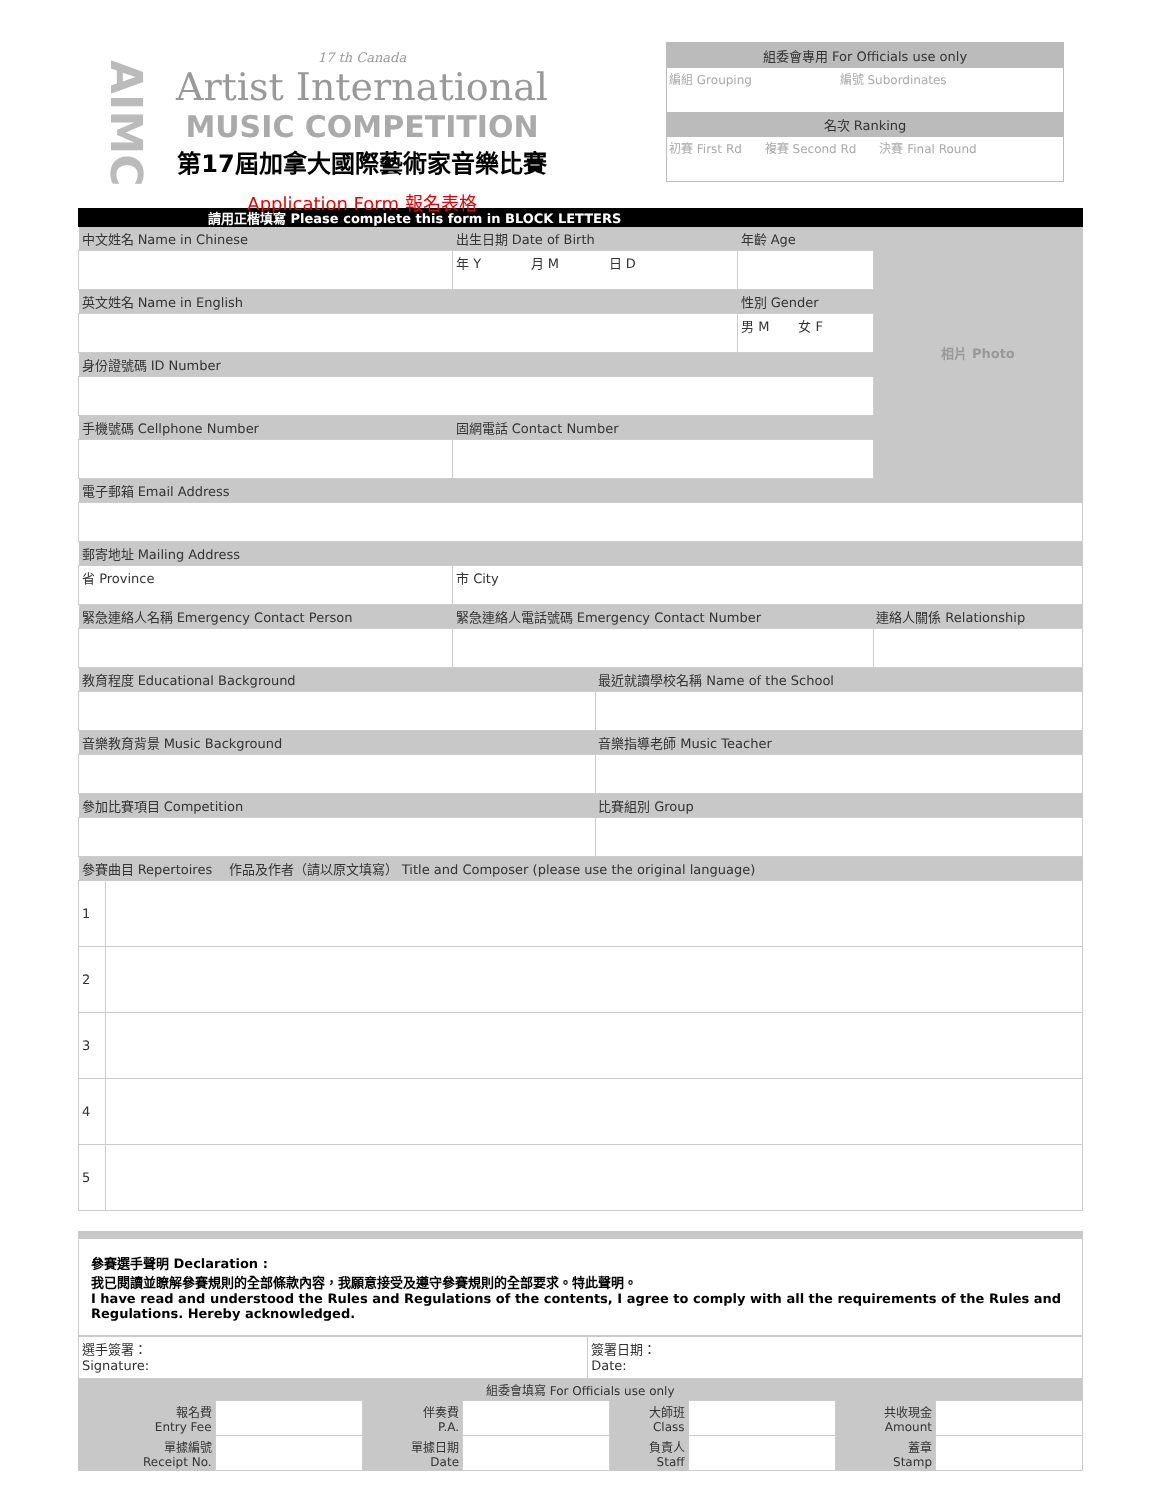AIMC
17 th Canada
Artist International
MUSIC COMPETITION
第17屆加拿大國際藝術家音樂比賽
Application Form 報名表格
組委會專用 For Officials use only
編組 Grouping 編號 Subordinates
名次 Ranking
初賽 First Rd 複賽 Second Rd 決賽 Final Round
請用正楷填寫 Please complete this form in BLOCK LETTERS
| 中文姓名 Name in Chinese | 出生日期 Date of Birth | | 年齡 Age | 相片 Photo |
| | 年 Y 月 M 日 D | | | |
| 英文姓名 Name in English | | | 性別 Gender | |
| | | | 男 M 女 F | |
| 身份證號碼 ID Number | | | | |
| 手機號碼 Cellphone Number | 固網電話 Contact Number | | | |
| 電子郵箱 Email Address | | | | |
| 郵寄地址 Mailing Address | | | | |
| 省 Province | 市 City | | | |
| 緊急連絡人名稱 Emergency Contact Person | 緊急連絡人電話號碼 Emergency Contact Number | | | 連絡人關係 Relationship |
| 教育程度 Educational Background | | 最近就讀學校名稱 Name of the School | | |
| 音樂教育背景 Music Background | | 音樂指導老師 Music Teacher | | |
| 參加比賽項目 Competition | | 比賽組別 Group | | |
| 參賽曲目 Repertoires 作品及作者（請以原文填寫） Title and Composer (please use the original language) | | | | |
| 1 | |
| 2 | |
| 3 | |
| 4 | |
| 5 | |
參賽選手聲明 Declaration :
我已閱讀並瞭解參賽規則的全部條款內容，我願意接受及遵守參賽規則的全部要求。特此聲明。
I have read and understood the Rules and Regulations of the contents, I agree to comply with all the requirements of the Rules and Regulations. Hereby acknowledged.
| 選手簽署： Signature: | 簽署日期： Date: |
| 組委會填寫 For Officials use only | | | | | | | |
| 報名費 Entry Fee | | 伴奏費 P.A. | | 大師班 Class | | 共收現金 Amount | |
| 單據編號 Receipt No. | | 單據日期 Date | | 負責人 Staff | | 蓋章 Stamp | |